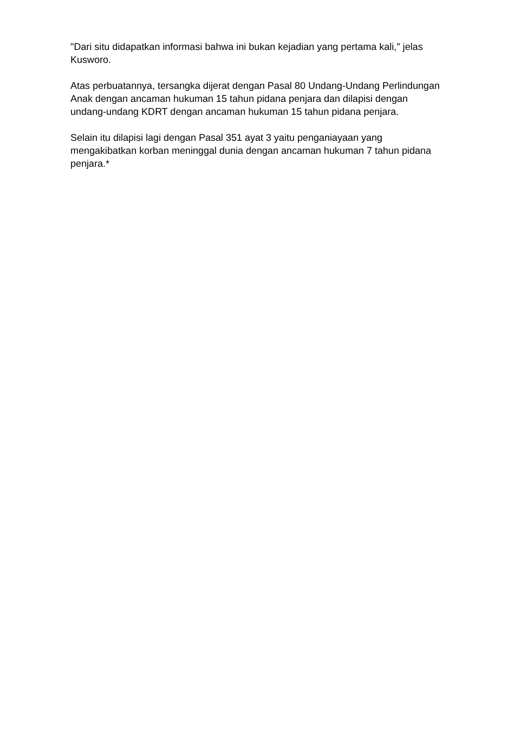"Dari situ didapatkan informasi bahwa ini bukan kejadian yang pertama kali," jelas Kusworo.
Atas perbuatannya, tersangka dijerat dengan Pasal 80 Undang-Undang Perlindungan Anak dengan ancaman hukuman 15 tahun pidana penjara dan dilapisi dengan undang-undang KDRT dengan ancaman hukuman 15 tahun pidana penjara.
Selain itu dilapisi lagi dengan Pasal 351 ayat 3 yaitu penganiayaan yang mengakibatkan korban meninggal dunia dengan ancaman hukuman 7 tahun pidana penjara.*